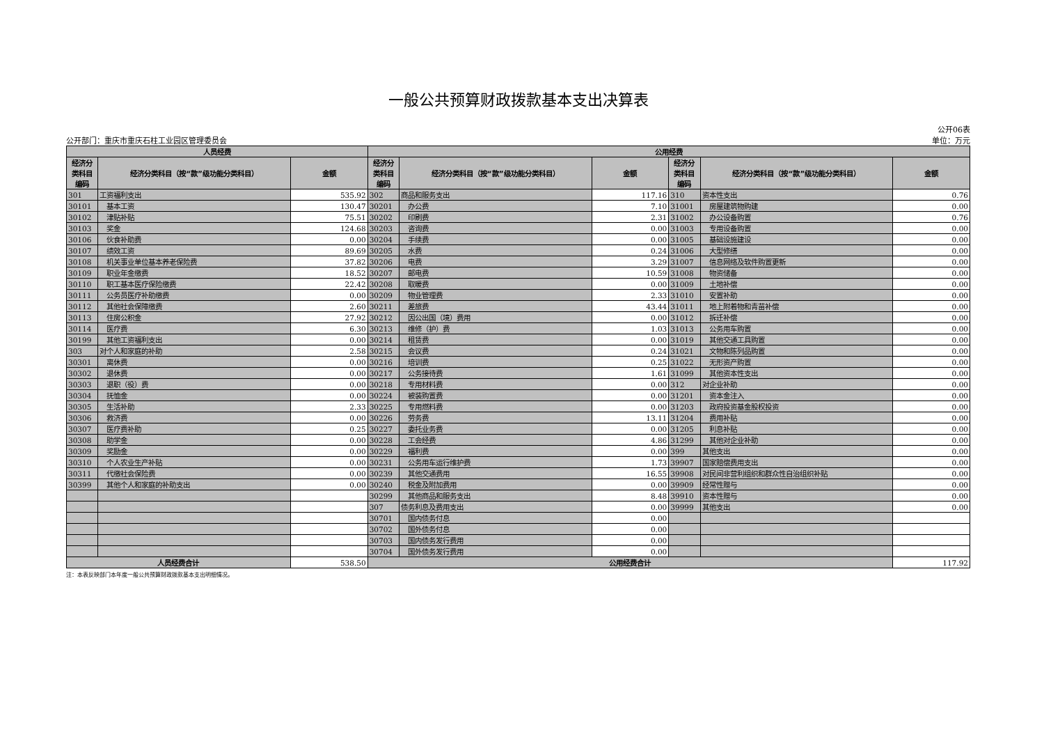一般公共预算财政拨款基本支出决算表
公开部门：重庆市重庆石柱工业园区管理委员会
公开06表
单位：万元
| 人员经费 | | | 公用经费 | | | | | |
| --- | --- | --- | --- | --- | --- | --- | --- | --- |
| 经济分 类科目 编码 | 经济分类科目（按“款”级功能分类科目） | 金额 | 经济分 类科目 编码 | 经济分类科目（按“款”级功能分类科目） | 金额 | 经济分 类科目 编码 | 经济分类科目（按“款”级功能分类科目） | 金额 |
| 301 | 工资福利支出 | 535.92 | 302 | 商品和服务支出 | 117.16 | 310 | 资本性支出 | 0.76 |
| 30101 | 基本工资 | 130.47 | 30201 | 办公费 | 7.10 | 31001 | 房屋建筑物购建 | 0.00 |
| 30102 | 津贴补贴 | 75.51 | 30202 | 印刷费 | 2.31 | 31002 | 办公设备购置 | 0.76 |
| 30103 | 奖金 | 124.68 | 30203 | 咨询费 | 0.00 | 31003 | 专用设备购置 | 0.00 |
| 30106 | 伙食补助费 | 0.00 | 30204 | 手续费 | 0.00 | 31005 | 基础设施建设 | 0.00 |
| 30107 | 绩效工资 | 89.69 | 30205 | 水费 | 0.24 | 31006 | 大型修缮 | 0.00 |
| 30108 | 机关事业单位基本养老保险费 | 37.82 | 30206 | 电费 | 3.29 | 31007 | 信息网络及软件购置更新 | 0.00 |
| 30109 | 职业年金缴费 | 18.52 | 30207 | 邮电费 | 10.59 | 31008 | 物资储备 | 0.00 |
| 30110 | 职工基本医疗保险缴费 | 22.42 | 30208 | 取暖费 | 0.00 | 31009 | 土地补偿 | 0.00 |
| 30111 | 公务员医疗补助缴费 | 0.00 | 30209 | 物业管理费 | 2.33 | 31010 | 安置补助 | 0.00 |
| 30112 | 其他社会保障缴费 | 2.60 | 30211 | 差旅费 | 43.44 | 31011 | 地上附着物和青苗补偿 | 0.00 |
| 30113 | 住房公积金 | 27.92 | 30212 | 因公出国（境）费用 | 0.00 | 31012 | 拆迁补偿 | 0.00 |
| 30114 | 医疗费 | 6.30 | 30213 | 维修（护）费 | 1.03 | 31013 | 公务用车购置 | 0.00 |
| 30199 | 其他工资福利支出 | 0.00 | 30214 | 租赁费 | 0.00 | 31019 | 其他交通工具购置 | 0.00 |
| 303 | 对个人和家庭的补助 | 2.58 | 30215 | 会议费 | 0.24 | 31021 | 文物和陈列品购置 | 0.00 |
| 30301 | 离休费 | 0.00 | 30216 | 培训费 | 0.25 | 31022 | 无形资产购置 | 0.00 |
| 30302 | 退休费 | 0.00 | 30217 | 公务接待费 | 1.61 | 31099 | 其他资本性支出 | 0.00 |
| 30303 | 退职（役）费 | 0.00 | 30218 | 专用材料费 | 0.00 | 312 | 对企业补助 | 0.00 |
| 30304 | 抚恤金 | 0.00 | 30224 | 被装购置费 | 0.00 | 31201 | 资本金注入 | 0.00 |
| 30305 | 生活补助 | 2.33 | 30225 | 专用燃料费 | 0.00 | 31203 | 政府投资基金股权投资 | 0.00 |
| 30306 | 救济费 | 0.00 | 30226 | 劳务费 | 13.11 | 31204 | 费用补贴 | 0.00 |
| 30307 | 医疗费补助 | 0.25 | 30227 | 委托业务费 | 0.00 | 31205 | 利息补贴 | 0.00 |
| 30308 | 助学金 | 0.00 | 30228 | 工会经费 | 4.86 | 31299 | 其他对企业补助 | 0.00 |
| 30309 | 奖励金 | 0.00 | 30229 | 福利费 | 0.00 | 399 | 其他支出 | 0.00 |
| 30310 | 个人农业生产补贴 | 0.00 | 30231 | 公务用车运行维护费 | 1.73 | 39907 | 国家赔偿费用支出 | 0.00 |
| 30311 | 代缴社会保险费 | 0.00 | 30239 | 其他交通费用 | 16.55 | 39908 | 对民间非营利组织和群众性自治组织补贴 | 0.00 |
| 30399 | 其他个人和家庭的补助支出 | 0.00 | 30240 | 税金及附加费用 | 0.00 | 39909 | 经常性赠与 | 0.00 |
| | | | 30299 | 其他商品和服务支出 | 8.48 | 39910 | 资本性赠与 | 0.00 |
| | | | 307 | 债务利息及费用支出 | 0.00 | 39999 | 其他支出 | 0.00 |
| | | | 30701 | 国内债务付息 | 0.00 | | | |
| | | | 30702 | 国外债务付息 | 0.00 | | | |
| | | | 30703 | 国内债务发行费用 | 0.00 | | | |
| | | | 30704 | 国外债务发行费用 | 0.00 | | | |
| 人员经费合计 | | 538.50 | 公用经费合计 | | | | | 117.92 |
注：本表反映部门本年度一般公共预算财政拨款基本支出明细情况。